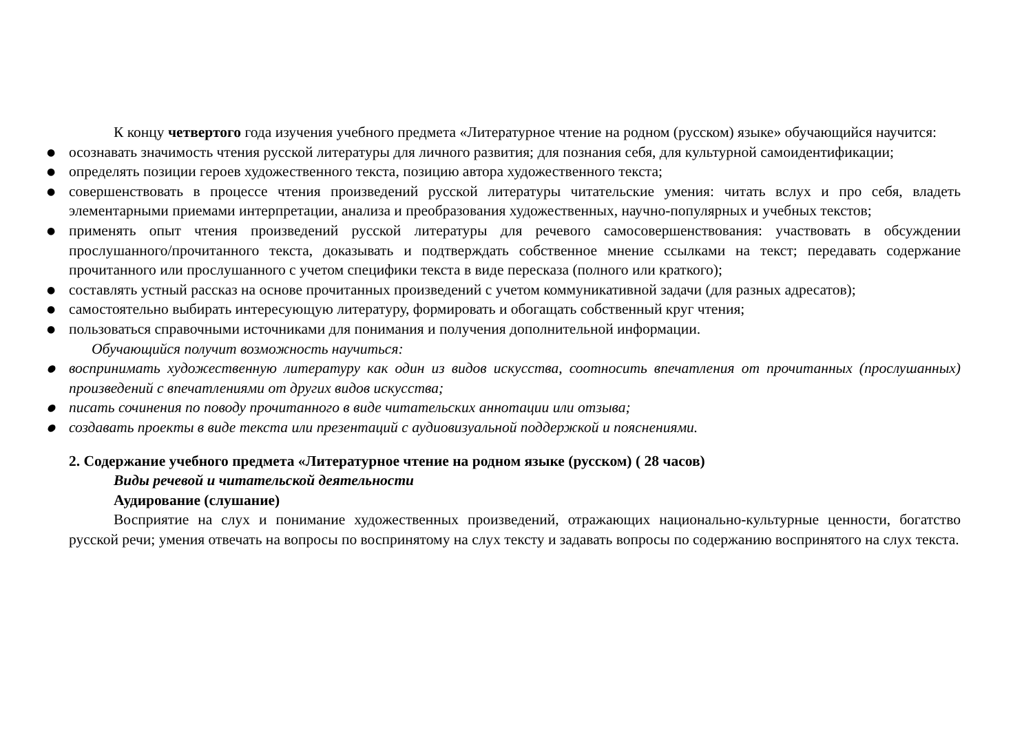К концу четвертого года изучения учебного предмета «Литературное чтение на родном (русском) языке» обучающийся научится:
● осознавать значимость чтения русской литературы для личного развития; для познания себя, для культурной самоидентификации;
● определять позиции героев художественного текста, позицию автора художественного текста;
● совершенствовать в процессе чтения произведений русской литературы читательские умения: читать вслух и про себя, владеть элементарными приемами интерпретации, анализа и преобразования художественных, научно-популярных и учебных текстов;
● применять опыт чтения произведений русской литературы для речевого самосовершенствования: участвовать в обсуждении прослушанного/прочитанного текста, доказывать и подтверждать собственное мнение ссылками на текст; передавать содержание прочитанного или прослушанного с учетом специфики текста в виде пересказа (полного или краткого);
● составлять устный рассказ на основе прочитанных произведений с учетом коммуникативной задачи (для разных адресатов);
● самостоятельно выбирать интересующую литературу, формировать и обогащать собственный круг чтения;
● пользоваться справочными источниками для понимания и получения дополнительной информации.
Обучающийся получит возможность научиться:
● воспринимать художественную литературу как один из видов искусства, соотносить впечатления от прочитанных (прослушанных) произведений с впечатлениями от других видов искусства;
● писать сочинения по поводу прочитанного в виде читательских аннотации или отзыва;
● создавать проекты в виде текста или презентаций с аудиовизуальной поддержкой и пояснениями.
2. Содержание учебного предмета «Литературное чтение на родном языке (русском) ( 28 часов)
Виды речевой и читательской деятельности
Аудирование (слушание)
Восприятие на слух и понимание художественных произведений, отражающих национально-культурные ценности, богатство русской речи; умения отвечать на вопросы по воспринятому на слух тексту и задавать вопросы по содержанию воспринятого на слух текста.